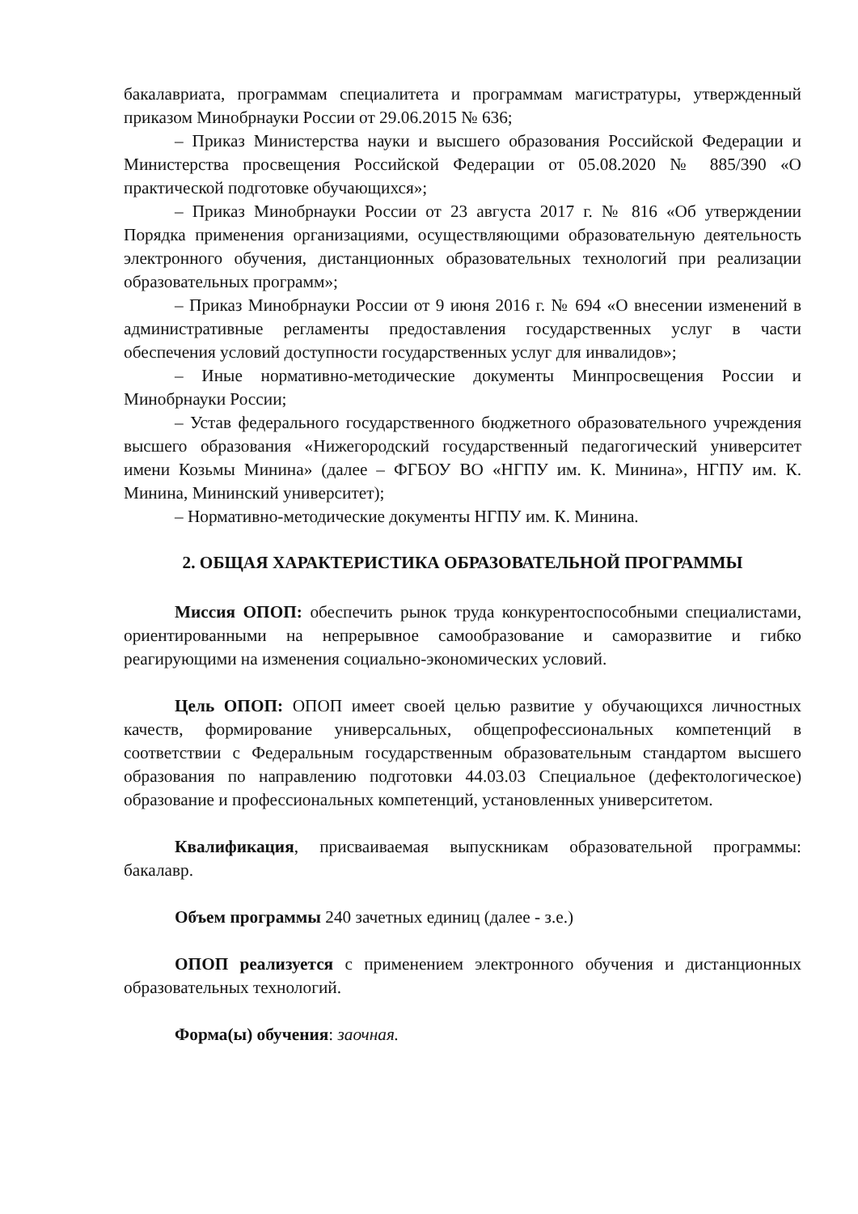бакалавриата, программам специалитета и программам магистратуры, утвержденный приказом Минобрнауки России от 29.06.2015 № 636;
– Приказ Министерства науки и высшего образования Российской Федерации и Министерства просвещения Российской Федерации от 05.08.2020 № 885/390 «О практической подготовке обучающихся»;
– Приказ Минобрнауки России от 23 августа 2017 г. № 816 «Об утверждении Порядка применения организациями, осуществляющими образовательную деятельность электронного обучения, дистанционных образовательных технологий при реализации образовательных программ»;
– Приказ Минобрнауки России от 9 июня 2016 г. № 694 «О внесении изменений в административные регламенты предоставления государственных услуг в части обеспечения условий доступности государственных услуг для инвалидов»;
– Иные нормативно-методические документы Минпросвещения России и Минобрнауки России;
– Устав федерального государственного бюджетного образовательного учреждения высшего образования «Нижегородский государственный педагогический университет имени Козьмы Минина» (далее – ФГБОУ ВО «НГПУ им. К. Минина», НГПУ им. К. Минина, Мининский университет);
– Нормативно-методические документы НГПУ им. К. Минина.
2. ОБЩАЯ ХАРАКТЕРИСТИКА ОБРАЗОВАТЕЛЬНОЙ ПРОГРАММЫ
Миссия ОПОП: обеспечить рынок труда конкурентоспособными специалистами, ориентированными на непрерывное самообразование и саморазвитие и гибко реагирующими на изменения социально-экономических условий.
Цель ОПОП: ОПОП имеет своей целью развитие у обучающихся личностных качеств, формирование универсальных, общепрофессиональных компетенций в соответствии с Федеральным государственным образовательным стандартом высшего образования по направлению подготовки 44.03.03 Специальное (дефектологическое) образование и профессиональных компетенций, установленных университетом.
Квалификация, присваиваемая выпускникам образовательной программы: бакалавр.
Объем программы 240 зачетных единиц (далее - з.е.)
ОПОП реализуется с применением электронного обучения и дистанционных образовательных технологий.
Форма(ы) обучения: заочная.